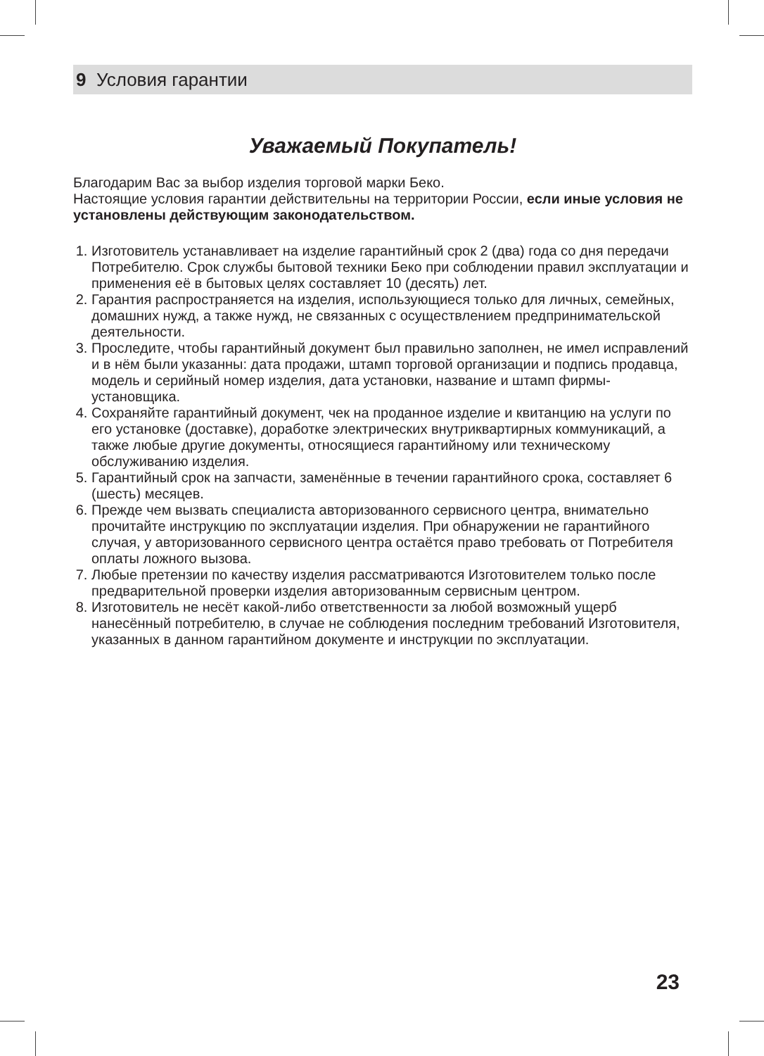9 Условия гарантии
Уважаемый Покупатель!
Благодарим Вас за выбор изделия торговой марки Беко.
Настоящие условия гарантии действительны на территории России, если иные условия не установлены действующим законодательством.
1. Изготовитель устанавливает на изделие гарантийный срок 2 (два) года со дня передачи Потребителю. Срок службы бытовой техники Беко при соблюдении правил эксплуатации и применения её в бытовых целях составляет 10 (десять) лет.
2. Гарантия распространяется на изделия, использующиеся только для личных, семейных, домашних нужд, а также нужд, не связанных с осуществлением предпринимательской деятельности.
3. Проследите, чтобы гарантийный документ был правильно заполнен, не имел исправлений и в нём были указанны: дата продажи, штамп торговой организации и подпись продавца, модель и серийный номер изделия, дата установки, название и штамп фирмы-установщика.
4. Сохраняйте гарантийный документ, чек на проданное изделие и квитанцию на услуги по его установке (доставке), доработке электрических внутриквартирных коммуникаций, а также любые другие документы, относящиеся гарантийному или техническому обслуживанию изделия.
5. Гарантийный срок на запчасти, заменённые в течении гарантийного срока, составляет 6 (шесть) месяцев.
6. Прежде чем вызвать специалиста авторизованного сервисного центра, внимательно прочитайте инструкцию по эксплуатации изделия. При обнаружении не гарантийного случая, у авторизованного сервисного центра остаётся право требовать от Потребителя оплаты ложного вызова.
7. Любые претензии по качеству изделия рассматриваются Изготовителем только после предварительной проверки изделия авторизованным сервисным центром.
8. Изготовитель не несёт какой-либо ответственности за любой возможный ущерб нанесённый потребителю, в случае не соблюдения последним требований Изготовителя, указанных в данном гарантийном документе и инструкции по эксплуатации.
23